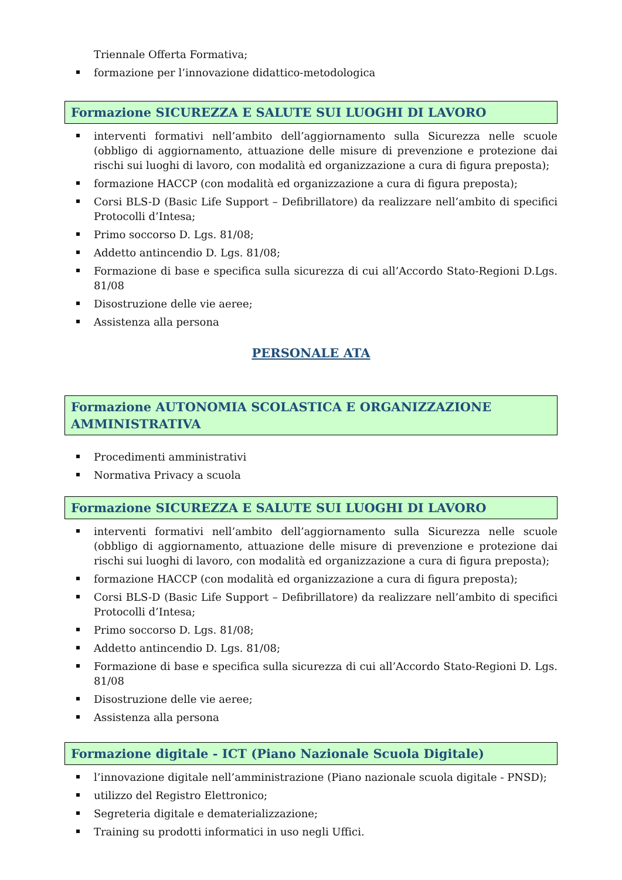Triennale Offerta Formativa;
formazione per l’innovazione didattico-metodologica
Formazione SICUREZZA E SALUTE SUI LUOGHI DI LAVORO
interventi formativi nell’ambito dell’aggiornamento sulla Sicurezza nelle scuole (obbligo di aggiornamento, attuazione delle misure di prevenzione e protezione dai rischi sui luoghi di lavoro, con modalità ed organizzazione a cura di figura preposta);
formazione HACCP (con modalità ed organizzazione a cura di figura preposta);
Corsi BLS-D (Basic Life Support – Defibrillatore) da realizzare nell’ambito di specifici Protocolli d’Intesa;
Primo soccorso D. Lgs. 81/08;
Addetto antincendio D. Lgs. 81/08;
Formazione di base e specifica sulla sicurezza di cui all’Accordo Stato-Regioni D.Lgs. 81/08
Disostruzione delle vie aeree;
Assistenza alla persona
PERSONALE ATA
Formazione AUTONOMIA SCOLASTICA E ORGANIZZAZIONE AMMINISTRATIVA
Procedimenti amministrativi
Normativa Privacy a scuola
Formazione SICUREZZA E SALUTE SUI LUOGHI DI LAVORO
interventi formativi nell’ambito dell’aggiornamento sulla Sicurezza nelle scuole (obbligo di aggiornamento, attuazione delle misure di prevenzione e protezione dai rischi sui luoghi di lavoro, con modalità ed organizzazione a cura di figura preposta);
formazione HACCP (con modalità ed organizzazione a cura di figura preposta);
Corsi BLS-D (Basic Life Support – Defibrillatore) da realizzare nell’ambito di specifici Protocolli d’Intesa;
Primo soccorso D. Lgs. 81/08;
Addetto antincendio D. Lgs. 81/08;
Formazione di base e specifica sulla sicurezza di cui all’Accordo Stato-Regioni D. Lgs. 81/08
Disostruzione delle vie aeree;
Assistenza alla persona
Formazione digitale - ICT (Piano Nazionale Scuola Digitale)
l’innovazione digitale nell’amministrazione (Piano nazionale scuola digitale - PNSD);
utilizzo del Registro Elettronico;
Segreteria digitale e dematerializzazione;
Training su prodotti informatici in uso negli Uffici.